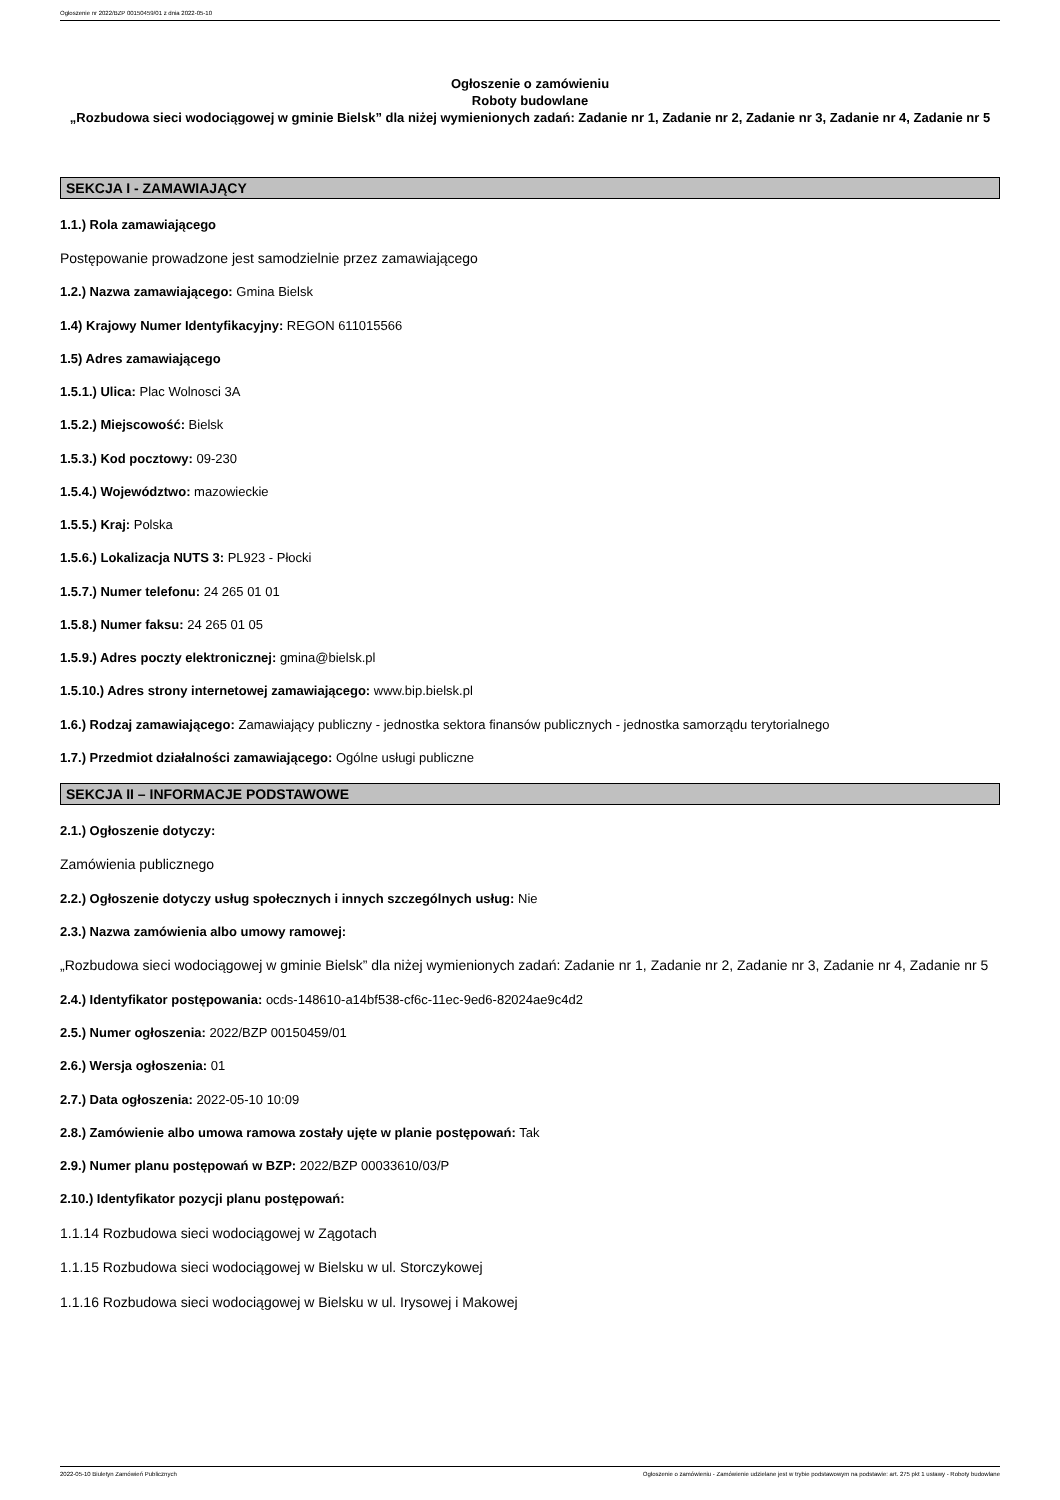Ogłoszenie nr 2022/BZP 00150459/01 z dnia 2022-05-10
Ogłoszenie o zamówieniu
Roboty budowlane
„Rozbudowa sieci wodociągowej w gminie Bielsk” dla niżej wymienionych zadań: Zadanie nr 1, Zadanie nr 2, Zadanie nr 3, Zadanie nr 4, Zadanie nr 5
SEKCJA I - ZAMAWIAJĄCY
1.1.) Rola zamawiającego
Postępowanie prowadzone jest samodzielnie przez zamawiającego
1.2.) Nazwa zamawiającego: Gmina Bielsk
1.4) Krajowy Numer Identyfikacyjny: REGON 611015566
1.5) Adres zamawiającego
1.5.1.) Ulica: Plac Wolnosci 3A
1.5.2.) Miejscowość: Bielsk
1.5.3.) Kod pocztowy: 09-230
1.5.4.) Województwo: mazowieckie
1.5.5.) Kraj: Polska
1.5.6.) Lokalizacja NUTS 3: PL923 - Płocki
1.5.7.) Numer telefonu: 24 265 01 01
1.5.8.) Numer faksu: 24 265 01 05
1.5.9.) Adres poczty elektronicznej: gmina@bielsk.pl
1.5.10.) Adres strony internetowej zamawiającego: www.bip.bielsk.pl
1.6.) Rodzaj zamawiającego: Zamawiający publiczny - jednostka sektora finansów publicznych - jednostka samorządu terytorialnego
1.7.) Przedmiot działalności zamawiającego: Ogólne usługi publiczne
SEKCJA II – INFORMACJE PODSTAWOWE
2.1.) Ogłoszenie dotyczy:
Zamówienia publicznego
2.2.) Ogłoszenie dotyczy usług społecznych i innych szczególnych usług: Nie
2.3.) Nazwa zamówienia albo umowy ramowej:
„Rozbudowa sieci wodociągowej w gminie Bielsk” dla niżej wymienionych zadań: Zadanie nr 1, Zadanie nr 2, Zadanie nr 3, Zadanie nr 4, Zadanie nr 5
2.4.) Identyfikator postępowania: ocds-148610-a14bf538-cf6c-11ec-9ed6-82024ae9c4d2
2.5.) Numer ogłoszenia: 2022/BZP 00150459/01
2.6.) Wersja ogłoszenia: 01
2.7.) Data ogłoszenia: 2022-05-10 10:09
2.8.) Zamówienie albo umowa ramowa zostały ujęte w planie postępowań: Tak
2.9.) Numer planu postępowań w BZP: 2022/BZP 00033610/03/P
2.10.) Identyfikator pozycji planu postępowań:
1.1.14 Rozbudowa sieci wodociągowej w Zągotach
1.1.15 Rozbudowa sieci wodociągowej w Bielsku w ul. Storczykowej
1.1.16 Rozbudowa sieci wodociągowej w Bielsku w ul. Irysowej i Makowej
2022-05-10 Biuletyn Zamówień Publicznych Ogłoszenie o zamówieniu - Zamówienie udzielane jest w trybie podstawowym na podstawie: art. 275 pkt 1 ustawy - Roboty budowlane